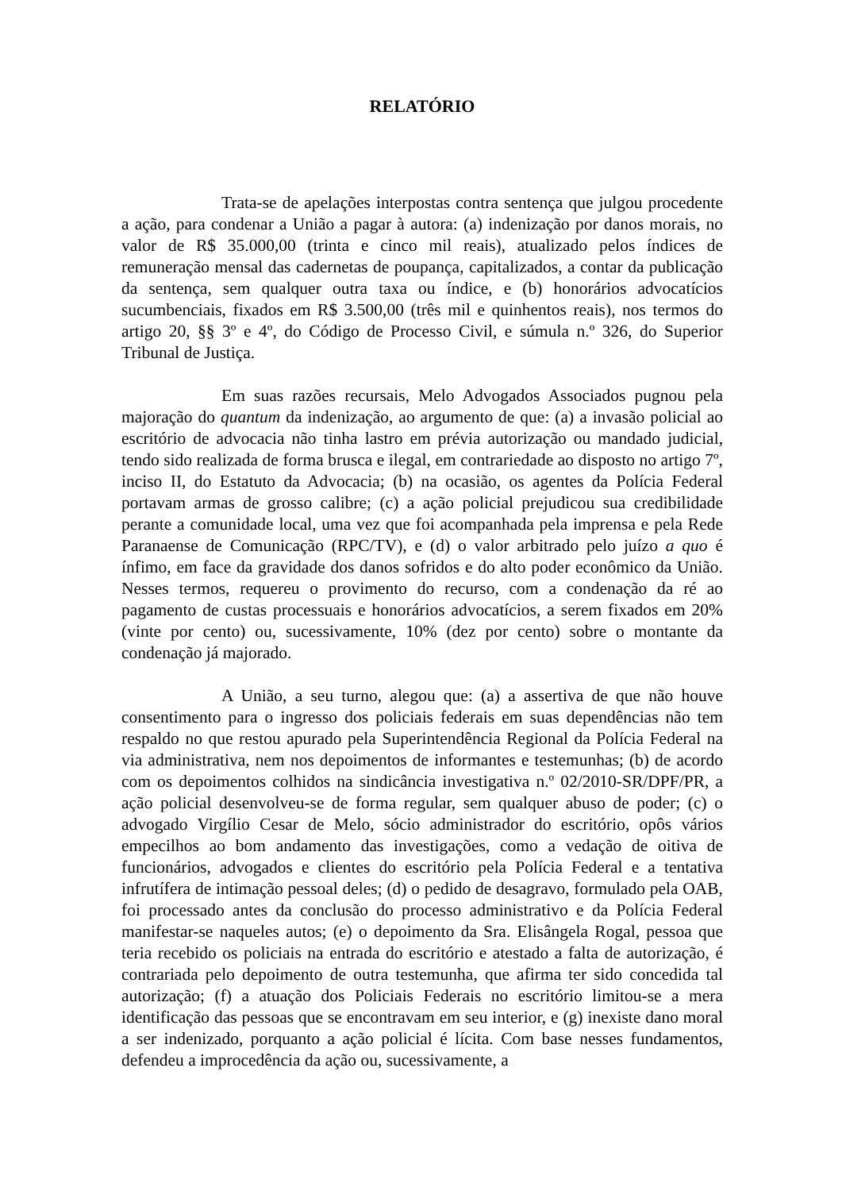RELATÓRIO
Trata-se de apelações interpostas contra sentença que julgou procedente a ação, para condenar a União a pagar à autora: (a) indenização por danos morais, no valor de R$ 35.000,00 (trinta e cinco mil reais), atualizado pelos índices de remuneração mensal das cadernetas de poupança, capitalizados, a contar da publicação da sentença, sem qualquer outra taxa ou índice, e (b) honorários advocatícios sucumbenciais, fixados em R$ 3.500,00 (três mil e quinhentos reais), nos termos do artigo 20, §§ 3º e 4º, do Código de Processo Civil, e súmula n.º 326, do Superior Tribunal de Justiça.
Em suas razões recursais, Melo Advogados Associados pugnou pela majoração do quantum da indenização, ao argumento de que: (a) a invasão policial ao escritório de advocacia não tinha lastro em prévia autorização ou mandado judicial, tendo sido realizada de forma brusca e ilegal, em contrariedade ao disposto no artigo 7º, inciso II, do Estatuto da Advocacia; (b) na ocasião, os agentes da Polícia Federal portavam armas de grosso calibre; (c) a ação policial prejudicou sua credibilidade perante a comunidade local, uma vez que foi acompanhada pela imprensa e pela Rede Paranaense de Comunicação (RPC/TV), e (d) o valor arbitrado pelo juízo a quo é ínfimo, em face da gravidade dos danos sofridos e do alto poder econômico da União. Nesses termos, requereu o provimento do recurso, com a condenação da ré ao pagamento de custas processuais e honorários advocatícios, a serem fixados em 20% (vinte por cento) ou, sucessivamente, 10% (dez por cento) sobre o montante da condenação já majorado.
A União, a seu turno, alegou que: (a) a assertiva de que não houve consentimento para o ingresso dos policiais federais em suas dependências não tem respaldo no que restou apurado pela Superintendência Regional da Polícia Federal na via administrativa, nem nos depoimentos de informantes e testemunhas; (b) de acordo com os depoimentos colhidos na sindicância investigativa n.º 02/2010-SR/DPF/PR, a ação policial desenvolveu-se de forma regular, sem qualquer abuso de poder; (c) o advogado Virgílio Cesar de Melo, sócio administrador do escritório, opôs vários empecilhos ao bom andamento das investigações, como a vedação de oitiva de funcionários, advogados e clientes do escritório pela Polícia Federal e a tentativa infrutífera de intimação pessoal deles; (d) o pedido de desagravo, formulado pela OAB, foi processado antes da conclusão do processo administrativo e da Polícia Federal manifestar-se naqueles autos; (e) o depoimento da Sra. Elisângela Rogal, pessoa que teria recebido os policiais na entrada do escritório e atestado a falta de autorização, é contrariada pelo depoimento de outra testemunha, que afirma ter sido concedida tal autorização; (f) a atuação dos Policiais Federais no escritório limitou-se a mera identificação das pessoas que se encontravam em seu interior, e (g) inexiste dano moral a ser indenizado, porquanto a ação policial é lícita. Com base nesses fundamentos, defendeu a improcedência da ação ou, sucessivamente, a